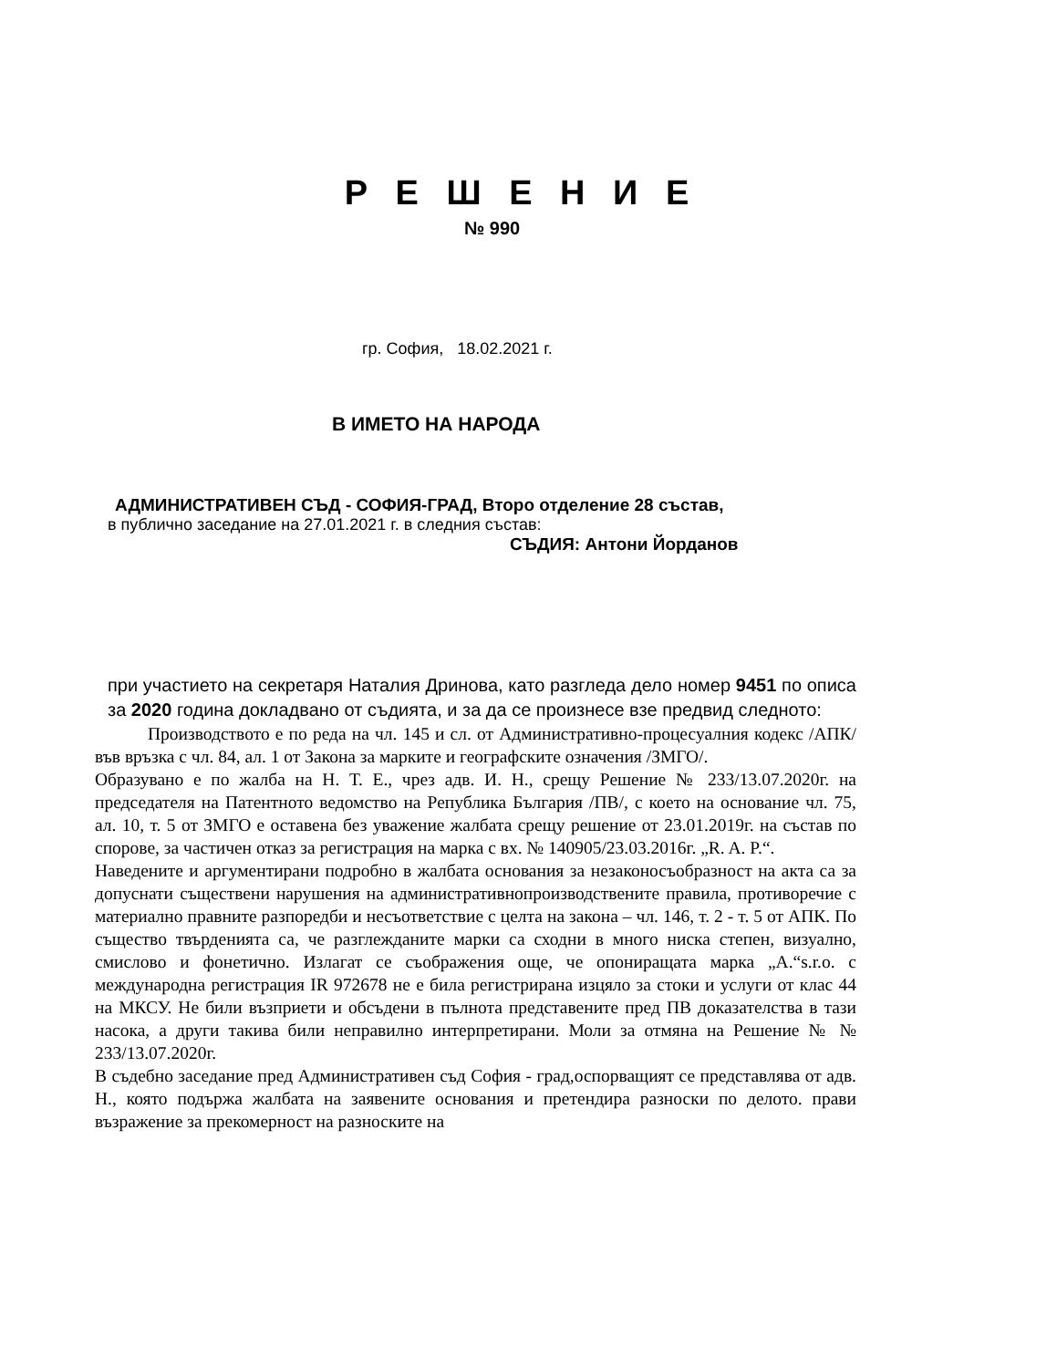Р Е Ш Е Н И Е
№ 990
гр. София, 18.02.2021 г.
В ИМЕТО НА НАРОДА
АДМИНИСТРАТИВЕН СЪД - СОФИЯ-ГРАД, Второ отделение 28 състав,
в публично заседание на 27.01.2021 г. в следния състав:
СЪДИЯ: Антони Йорданов
при участието на секретаря Наталия Дринова, като разгледа дело номер 9451 по описа за 2020 година докладвано от съдията, и за да се произнесе взе предвид следното:
Производството е по реда на чл. 145 и сл. от Административно-процесуалния кодекс /АПК/ във връзка с чл. 84, ал. 1 от Закона за марките и географските означения /ЗМГО/.
Образувано е по жалба на Н. Т. Е., чрез адв. И. Н., срещу Решение № 233/13.07.2020г. на председателя на Патентното ведомство на Република България /ПВ/, с което на основание чл. 75, ал. 10, т. 5 от ЗМГО е оставена без уважение жалбата срещу решение от 23.01.2019г. на състав по спорове, за частичен отказ за регистрация на марка с вх. № 140905/23.03.2016г. „R. A. P.“.
Наведените и аргументирани подробно в жалбата основания за незаконосъобразност на акта са за допуснати съществени нарушения на административнопроизводствените правила, противоречие с материално правните разпоредби и несъответствие с целта на закона – чл. 146, т. 2 - т. 5 от АПК. По същество твърденията са, че разглежданите марки са сходни в много ниска степен, визуално, смислово и фонетично. Излагат се съображения още, че опониращата марка „А.“s.r.o. с международна регистрация IR 972678 не е била регистрирана изцяло за стоки и услуги от клас 44 на МКСУ. Не били възприети и обсъдени в пълнота представените пред ПВ доказателства в тази насока, а други такива били неправилно интерпретирани. Моли за отмяна на Решение № № 233/13.07.2020г.
В съдебно заседание пред Административен съд София - град,оспорващият се представлява от адв. Н., която подържа жалбата на заявените основания и претендира разноски по делото. прави възражение за прекомерност на разноските на